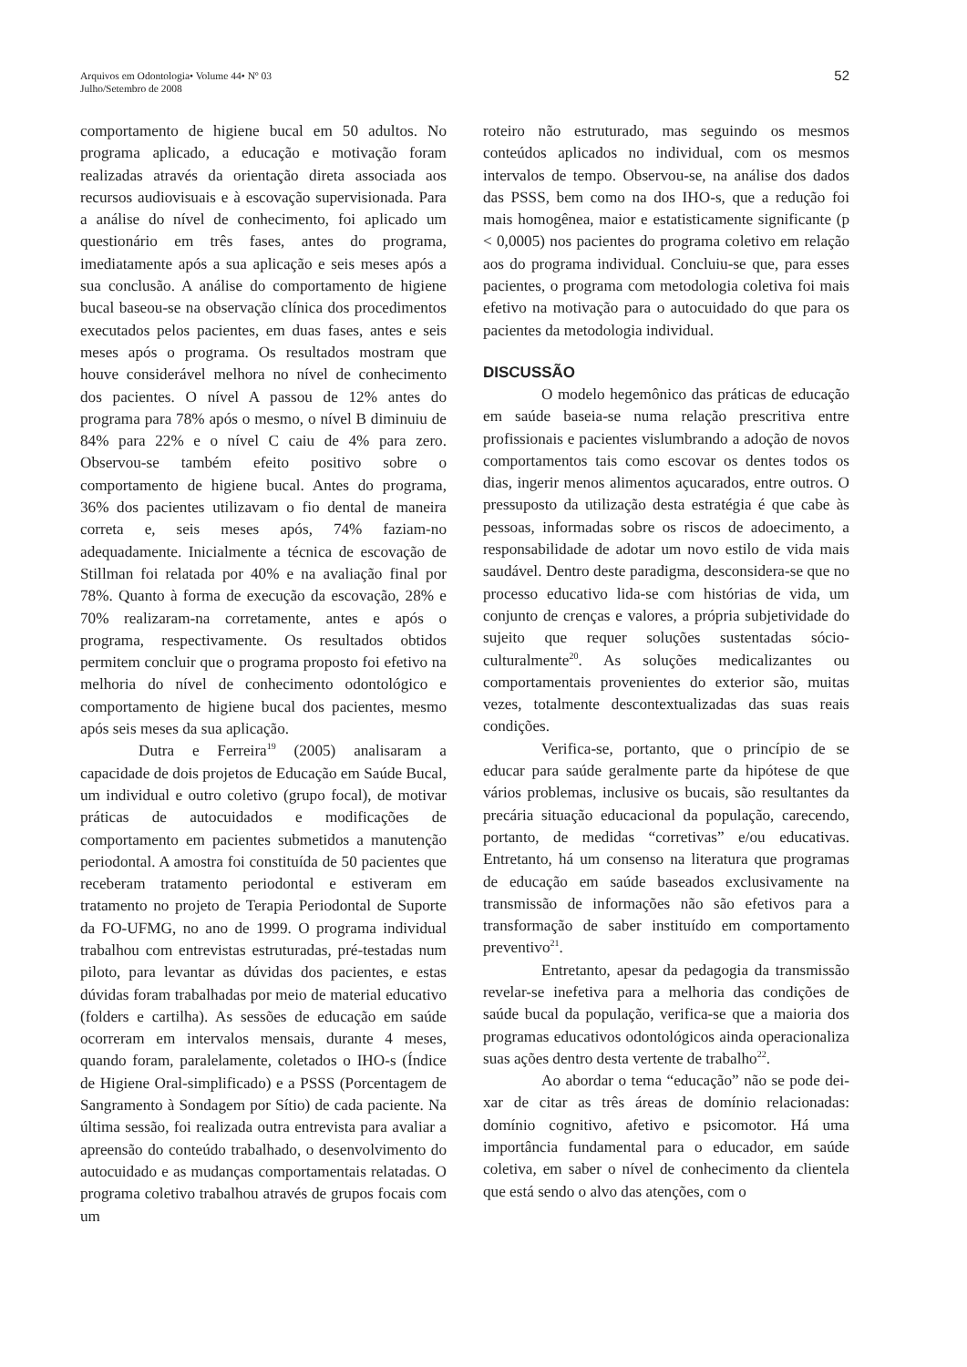Arquivos em Odontologia• Volume 44• Nº 03
Julho/Setembro de 2008
52
comportamento de higiene bucal em 50 adultos. No programa aplicado, a educação e motivação foram realizadas através da orientação direta associada aos recursos audiovisuais e à escovação supervisionada. Para a análise do nível de conhecimento, foi aplicado um questionário em três fases, antes do programa, imediatamente após a sua aplicação e seis meses após a sua conclusão. A análise do comportamento de higiene bucal baseou-se na observação clínica dos procedimentos executados pelos pacientes, em duas fases, antes e seis meses após o programa. Os resultados mostram que houve considerável melhora no nível de conhecimento dos pacientes. O nível A passou de 12% antes do programa para 78% após o mesmo, o nível B diminuiu de 84% para 22% e o nível C caiu de 4% para zero. Observou-se também efeito positivo sobre o comportamento de higiene bucal. Antes do programa, 36% dos pacientes utilizavam o fio dental de maneira correta e, seis meses após, 74% faziam-no adequadamente. Inicialmente a técnica de escovação de Stillman foi relatada por 40% e na avaliação final por 78%. Quanto à forma de execução da escovação, 28% e 70% realizaram-na corretamente, antes e após o programa, respectivamente. Os resultados obtidos permitem concluir que o programa proposto foi efetivo na melhoria do nível de conhecimento odontológico e comportamento de higiene bucal dos pacientes, mesmo após seis meses da sua aplicação.
Dutra e Ferreira<sup>19</sup> (2005) analisaram a capacidade de dois projetos de Educação em Saúde Bucal, um individual e outro coletivo (grupo focal), de motivar práticas de autocuidados e modificações de comportamento em pacientes submetidos a manutenção periodontal. A amostra foi constituída de 50 pacientes que receberam tratamento periodontal e estiveram em tratamento no projeto de Terapia Periodontal de Suporte da FO-UFMG, no ano de 1999. O programa individual trabalhou com entrevistas estruturadas, pré-testadas num piloto, para levantar as dúvidas dos pacientes, e estas dúvidas foram trabalhadas por meio de material educativo (folders e cartilha). As sessões de educação em saúde ocorreram em intervalos mensais, durante 4 meses, quando foram, paralelamente, coletados o IHO-s (Índice de Higiene Oral-simplificado) e a PSSS (Porcentagem de Sangramento à Sondagem por Sítio) de cada paciente. Na última sessão, foi realizada outra entrevista para avaliar a apreensão do conteúdo trabalhado, o desenvolvimento do autocuidado e as mudanças comportamentais relatadas. O programa coletivo trabalhou através de grupos focais com um
roteiro não estruturado, mas seguindo os mesmos conteúdos aplicados no individual, com os mesmos intervalos de tempo. Observou-se, na análise dos dados das PSSS, bem como na dos IHO-s, que a redução foi mais homogênea, maior e estatisticamente significante (p < 0,0005) nos pacientes do programa coletivo em relação aos do programa individual. Concluiu-se que, para esses pacientes, o programa com metodologia coletiva foi mais efetivo na motivação para o autocuidado do que para os pacientes da metodologia individual.
DISCUSSÃO
O modelo hegemônico das práticas de educação em saúde baseia-se numa relação prescritiva entre profissionais e pacientes vislumbrando a adoção de novos comportamentos tais como escovar os dentes todos os dias, ingerir menos alimentos açucarados, entre outros. O pressuposto da utilização desta estratégia é que cabe às pessoas, informadas sobre os riscos de adoecimento, a responsabilidade de adotar um novo estilo de vida mais saudável. Dentro deste paradigma, desconsidera-se que no processo educativo lida-se com histórias de vida, um conjunto de crenças e valores, a própria subjetividade do sujeito que requer soluções sustentadas sócio-culturalmente<sup>20</sup>. As soluções medicalizantes ou comportamentais provenientes do exterior são, muitas vezes, totalmente descontextualizadas das suas reais condições.
Verifica-se, portanto, que o princípio de se educar para saúde geralmente parte da hipótese de que vários problemas, inclusive os bucais, são resultantes da precária situação educacional da população, carecendo, portanto, de medidas “corretivas” e/ou educativas. Entretanto, há um consenso na literatura que programas de educação em saúde baseados exclusivamente na transmissão de informações não são efetivos para a transformação de saber instituído em comportamento preventivo<sup>21</sup>.
Entretanto, apesar da pedagogia da transmissão revelar-se inefetiva para a melhoria das condições de saúde bucal da população, verifica-se que a maioria dos programas educativos odontológicos ainda operacionaliza suas ações dentro desta vertente de trabalho<sup>22</sup>.
Ao abordar o tema “educação” não se pode dei-xar de citar as três áreas de domínio relacionadas: domínio cognitivo, afetivo e psicomotor. Há uma importância fundamental para o educador, em saúde coletiva, em saber o nível de conhecimento da clientela que está sendo o alvo das atenções, com o